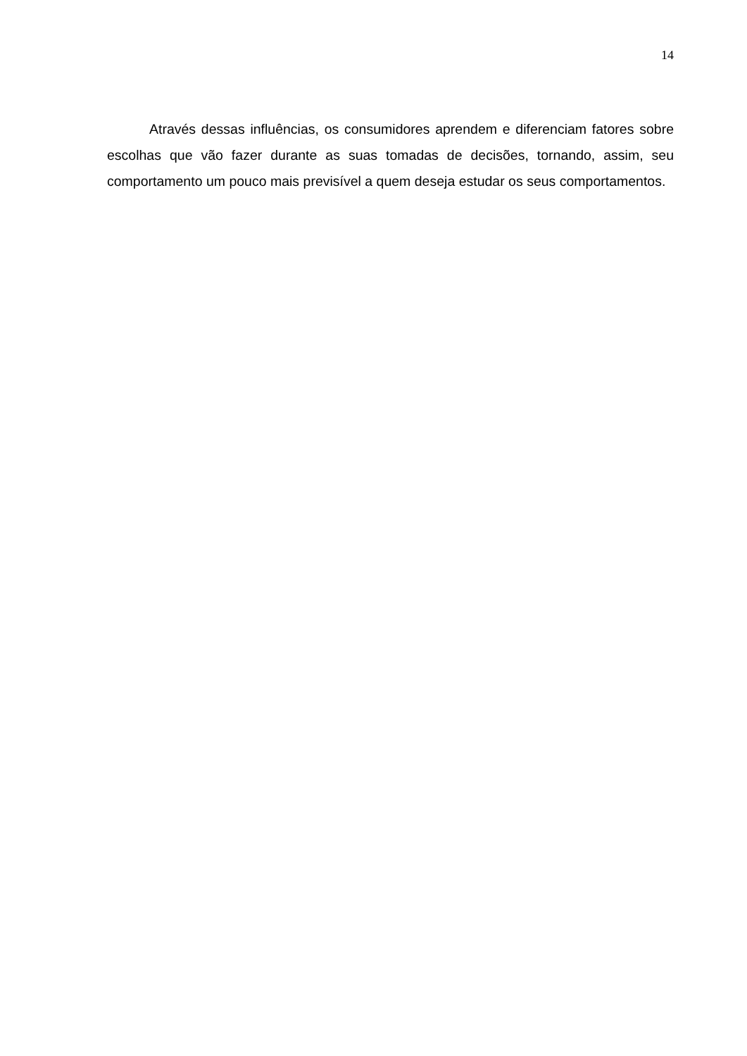14
Através dessas influências, os consumidores aprendem e diferenciam fatores sobre escolhas que vão fazer durante as suas tomadas de decisões, tornando, assim, seu comportamento um pouco mais previsível a quem deseja estudar os seus comportamentos.